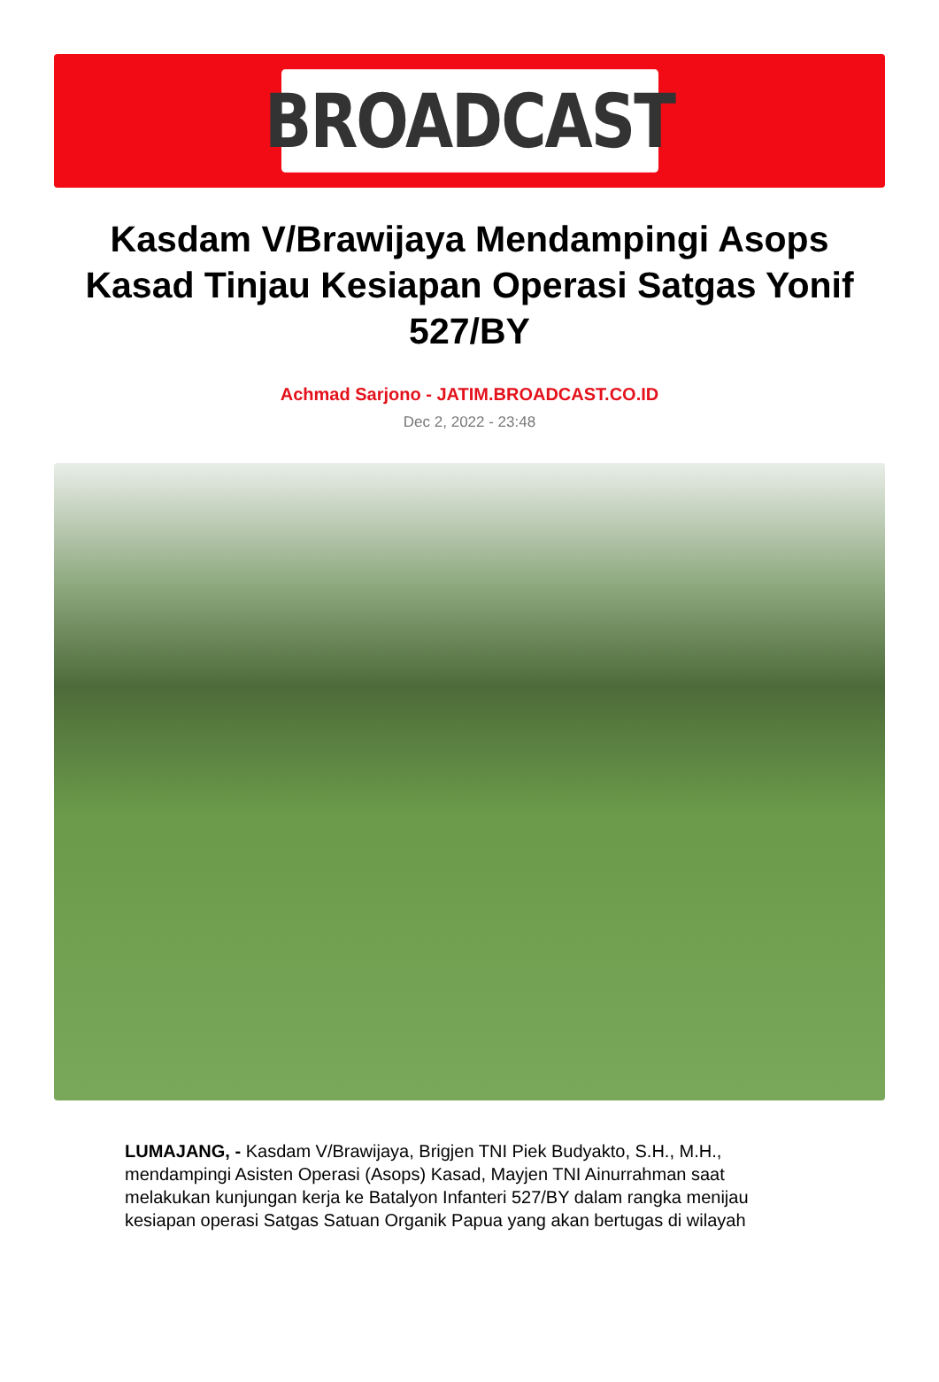BROADCAST
Kasdam V/Brawijaya Mendampingi Asops Kasad Tinjau Kesiapan Operasi Satgas Yonif 527/BY
Achmad Sarjono - JATIM.BROADCAST.CO.ID
Dec 2, 2022 - 23:48
LUMAJANG, - Kasdam V/Brawijaya, Brigjen TNI Piek Budyakto, S.H., M.H., mendampingi Asisten Operasi (Asops) Kasad, Mayjen TNI Ainurrahman saat melakukan kunjungan kerja ke Batalyon Infanteri 527/BY dalam rangka menijau kesiapan operasi Satgas Satuan Organik Papua yang akan bertugas di wilayah